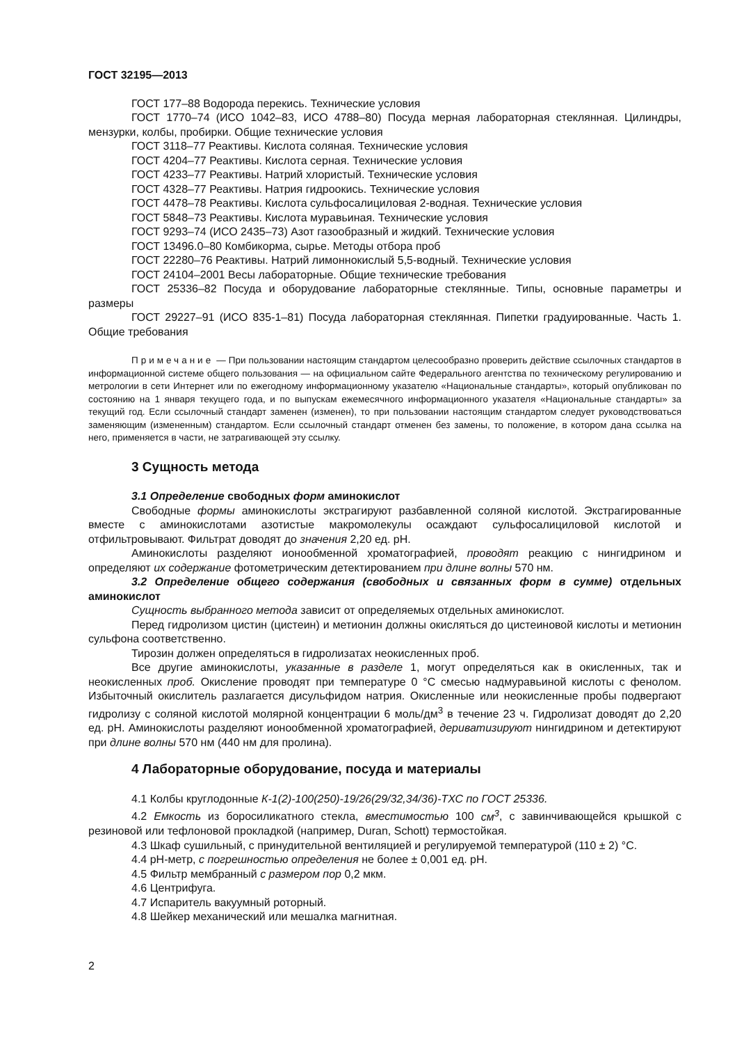ГОСТ 32195—2013
ГОСТ 177–88 Водорода перекись. Технические условия
ГОСТ 1770–74 (ИСО 1042–83, ИСО 4788–80) Посуда мерная лабораторная стеклянная. Цилиндры, мензурки, колбы, пробирки. Общие технические условия
ГОСТ 3118–77 Реактивы. Кислота соляная. Технические условия
ГОСТ 4204–77 Реактивы. Кислота серная. Технические условия
ГОСТ 4233–77 Реактивы. Натрий хлористый. Технические условия
ГОСТ 4328–77 Реактивы. Натрия гидроокись. Технические условия
ГОСТ 4478–78 Реактивы. Кислота сульфосалициловая 2-водная. Технические условия
ГОСТ 5848–73 Реактивы. Кислота муравьиная. Технические условия
ГОСТ 9293–74 (ИСО 2435–73) Азот газообразный и жидкий. Технические условия
ГОСТ 13496.0–80 Комбикорма, сырье. Методы отбора проб
ГОСТ 22280–76 Реактивы. Натрий лимоннокислый 5,5-водный. Технические условия
ГОСТ 24104–2001 Весы лабораторные. Общие технические требования
ГОСТ 25336–82 Посуда и оборудование лабораторные стеклянные. Типы, основные параметры и размеры
ГОСТ 29227–91 (ИСО 835-1–81) Посуда лабораторная стеклянная. Пипетки градуированные. Часть 1. Общие требования
Примечание — При пользовании настоящим стандартом целесообразно проверить действие ссылочных стандартов в информационной системе общего пользования — на официальном сайте Федерального агентства по техническому регулированию и метрологии в сети Интернет или по ежегодному информационному указателю «Национальные стандарты», который опубликован по состоянию на 1 января текущего года, и по выпускам ежемесячного информационного указателя «Национальные стандарты» за текущий год. Если ссылочный стандарт заменен (изменен), то при пользовании настоящим стандартом следует руководствоваться заменяющим (измененным) стандартом. Если ссылочный стандарт отменен без замены, то положение, в котором дана ссылка на него, применяется в части, не затрагивающей эту ссылку.
3 Сущность метода
3.1 Определение свободных форм аминокислот
Свободные формы аминокислоты экстрагируют разбавленной соляной кислотой. Экстрагированные вместе с аминокислотами азотистые макромолекулы осаждают сульфосалициловой кислотой и отфильтровывают. Фильтрат доводят до значения 2,20 ед. pH.
Аминокислоты разделяют ионообменной хроматографией, проводят реакцию с нингидрином и определяют их содержание фотометрическим детектированием при длине волны 570 нм.
3.2 Определение общего содержания (свободных и связанных форм в сумме) отдельных аминокислот
Сущность выбранного метода зависит от определяемых отдельных аминокислот.
Перед гидролизом цистин (цистеин) и метионин должны окисляться до цистеиновой кислоты и метионин сульфона соответственно.
Тирозин должен определяться в гидролизатах неокисленных проб.
Все другие аминокислоты, указанные в разделе 1, могут определяться как в окисленных, так и неокисленных проб. Окисление проводят при температуре 0 °С смесью надмуравьиной кислоты с фенолом. Избыточный окислитель разлагается дисульфидом натрия. Окисленные или неокисленные пробы подвергают гидролизу с соляной кислотой молярной концентрации 6 моль/дм<sup>3</sup> в течение 23 ч. Гидролизат доводят до 2,20 ед. pH. Аминокислоты разделяют ионообменной хроматографией, дериватизируют нингидрином и детектируют при длине волны 570 нм (440 нм для пролина).
4 Лабораторные оборудование, посуда и материалы
4.1 Колбы круглодонные К-1(2)-100(250)-19/26(29/32,34/36)-ТХС по ГОСТ 25336.
4.2 Емкость из боросиликатного стекла, вместимостью 100 см<sup>3</sup>, с завинчивающейся крышкой с резиновой или тефлоновой прокладкой (например, Duran, Schott) термостойкая.
4.3 Шкаф сушильный, с принудительной вентиляцией и регулируемой температурой (110 ± 2) °С.
4.4 pH-метр, с погрешностью определения не более ± 0,001 ед. pH.
4.5 Фильтр мембранный с размером пор 0,2 мкм.
4.6 Центрифуга.
4.7 Испаритель вакуумный роторный.
4.8 Шейкер механический или мешалка магнитная.
2